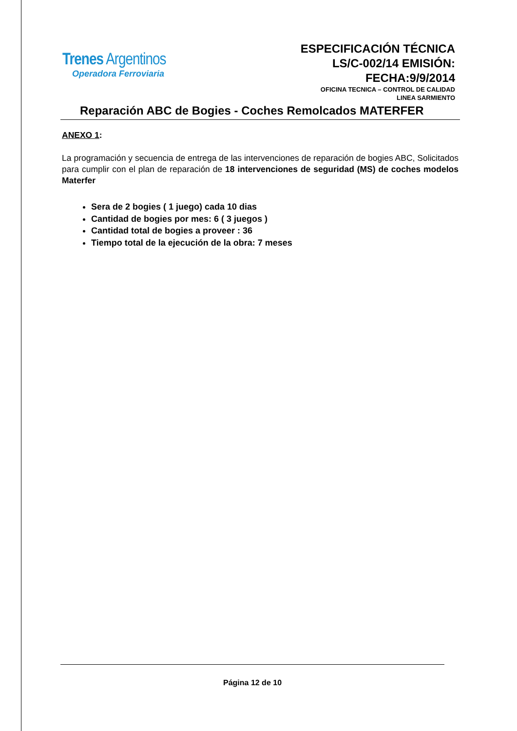Trenes Argentinos
Operadora Ferroviaria
ESPECIFICACIÓN TÉCNICA
LS/C-002/14 EMISIÓN:
FECHA:9/9/2014
OFICINA TECNICA – CONTROL DE CALIDAD
LINEA SARMIENTO
Reparación ABC de Bogies - Coches Remolcados MATERFER
ANEXO 1:
La programación y secuencia de entrega de las intervenciones de reparación de bogies ABC, Solicitados para cumplir con el plan de reparación de 18 intervenciones de seguridad (MS) de coches modelos Materfer
Sera de 2 bogies ( 1 juego) cada 10 dias
Cantidad de bogies por mes: 6 ( 3 juegos )
Cantidad total de bogies a proveer : 36
Tiempo total de la ejecución de la obra: 7 meses
Página 12 de 10